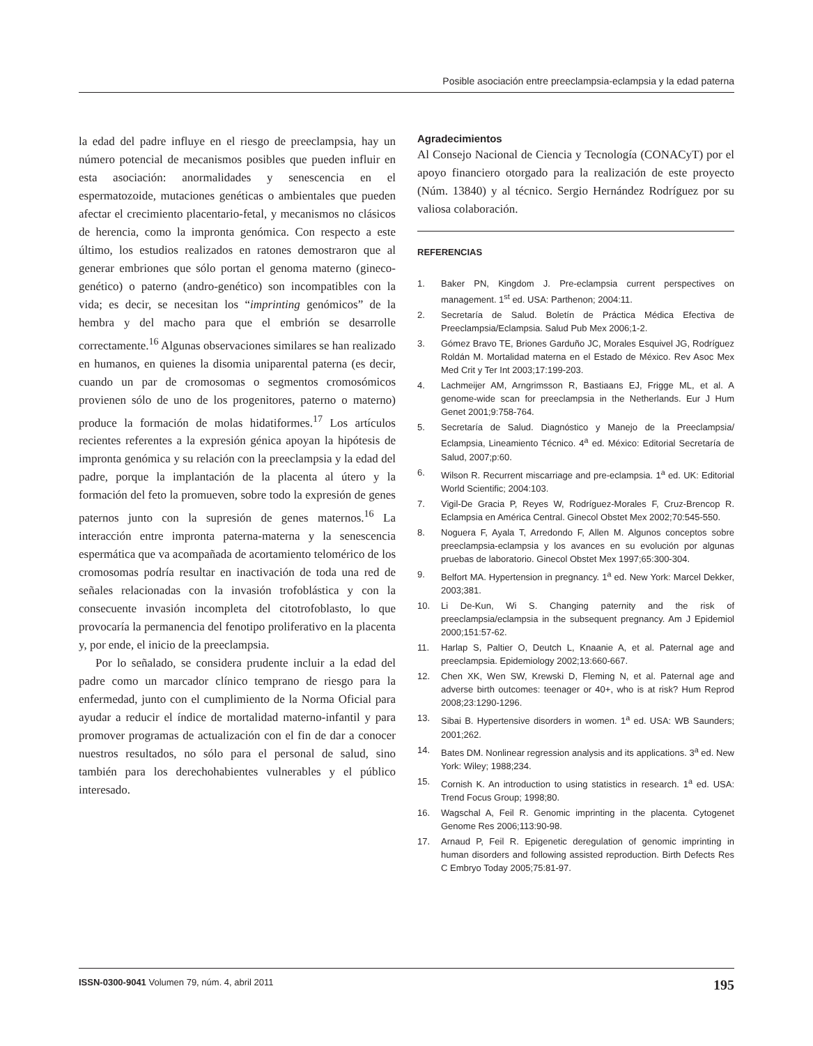Posible asociación entre preeclampsia-eclampsia y la edad paterna
la edad del padre influye en el riesgo de preeclampsia, hay un número potencial de mecanismos posibles que pueden influir en esta asociación: anormalidades y senescencia en el espermatozoide, mutaciones genéticas o ambientales que pueden afectar el crecimiento placentario-fetal, y mecanismos no clásicos de herencia, como la impronta genómica. Con respecto a este último, los estudios realizados en ratones demostraron que al generar embriones que sólo portan el genoma materno (gineco-genético) o paterno (andro-genético) son incompatibles con la vida; es decir, se necesitan los “imprinting genómicos” de la hembra y del macho para que el embrión se desarrolle correctamente.<sup>16</sup> Algunas observaciones similares se han realizado en humanos, en quienes la disomia uniparental paterna (es decir, cuando un par de cromosomas o segmentos cromosómicos provienen sólo de uno de los progenitores, paterno o materno) produce la formación de molas hidatiformes.<sup>17</sup> Los artículos recientes referentes a la expresión génica apoyan la hipótesis de impronta genómica y su relación con la preeclampsia y la edad del padre, porque la implantación de la placenta al útero y la formación del feto la promueven, sobre todo la expresión de genes paternos junto con la supresión de genes maternos.<sup>16</sup> La interacción entre impronta paterna-materna y la senescencia espermática que va acompañada de acortamiento telomérico de los cromosomas podría resultar en inactivación de toda una red de señales relacionadas con la invasión trofoblástica y con la consecuente invasión incompleta del citotrofoblasto, lo que provocaría la permanencia del fenotipo proliferativo en la placenta y, por ende, el inicio de la preeclampsia.
Por lo señalado, se considera prudente incluir a la edad del padre como un marcador clínico temprano de riesgo para la enfermedad, junto con el cumplimiento de la Norma Oficial para ayudar a reducir el índice de mortalidad materno-infantil y para promover programas de actualización con el fin de dar a conocer nuestros resultados, no sólo para el personal de salud, sino también para los derechohabientes vulnerables y el público interesado.
Agradecimientos
Al Consejo Nacional de Ciencia y Tecnología (CONACyT) por el apoyo financiero otorgado para la realización de este proyecto (Núm. 13840) y al técnico. Sergio Hernández Rodríguez por su valiosa colaboración.
REFERENCIAS
1. Baker PN, Kingdom J. Pre-eclampsia current perspectives on management. 1<sup>st</sup> ed. USA: Parthenon; 2004:11.
2. Secretaría de Salud. Boletín de Práctica Médica Efectiva de Preeclampsia/Eclampsia. Salud Pub Mex 2006;1-2.
3. Gómez Bravo TE, Briones Garduño JC, Morales Esquivel JG, Rodríguez Roldán M. Mortalidad materna en el Estado de México. Rev Asoc Mex Med Crit y Ter Int 2003;17:199-203.
4. Lachmeijer AM, Arngrimsson R, Bastiaans EJ, Frigge ML, et al. A genome-wide scan for preeclampsia in the Netherlands. Eur J Hum Genet 2001;9:758-764.
5. Secretaría de Salud. Diagnóstico y Manejo de la Preeclampsia/ Eclampsia, Lineamiento Técnico. 4<sup>a</sup> ed. México: Editorial Secretaría de Salud, 2007;p:60.
6. Wilson R. Recurrent miscarriage and pre-eclampsia. 1<sup>a</sup> ed. UK: Editorial World Scientific; 2004:103.
7. Vigil-De Gracia P, Reyes W, Rodríguez-Morales F, Cruz-Brencop R. Eclampsia en América Central. Ginecol Obstet Mex 2002;70:545-550.
8. Noguera F, Ayala T, Arredondo F, Allen M. Algunos conceptos sobre preeclampsia-eclampsia y los avances en su evolución por algunas pruebas de laboratorio. Ginecol Obstet Mex 1997;65:300-304.
9. Belfort MA. Hypertension in pregnancy. 1<sup>a</sup> ed. New York: Marcel Dekker, 2003;381.
10. Li De-Kun, Wi S. Changing paternity and the risk of preeclampsia/eclampsia in the subsequent pregnancy. Am J Epidemiol 2000;151:57-62.
11. Harlap S, Paltier O, Deutch L, Knaanie A, et al. Paternal age and preeclampsia. Epidemiology 2002;13:660-667.
12. Chen XK, Wen SW, Krewski D, Fleming N, et al. Paternal age and adverse birth outcomes: teenager or 40+, who is at risk? Hum Reprod 2008;23:1290-1296.
13. Sibai B. Hypertensive disorders in women. 1<sup>a</sup> ed. USA: WB Saunders; 2001;262.
14. Bates DM. Nonlinear regression analysis and its applications. 3<sup>a</sup> ed. New York: Wiley; 1988;234.
15. Cornish K. An introduction to using statistics in research. 1<sup>a</sup> ed. USA: Trend Focus Group; 1998;80.
16. Wagschal A, Feil R. Genomic imprinting in the placenta. Cytogenet Genome Res 2006;113:90-98.
17. Arnaud P, Feil R. Epigenetic deregulation of genomic imprinting in human disorders and following assisted reproduction. Birth Defects Res C Embryo Today 2005;75:81-97.
ISSN-0300-9041 Volumen 79, núm. 4, abril 2011
195